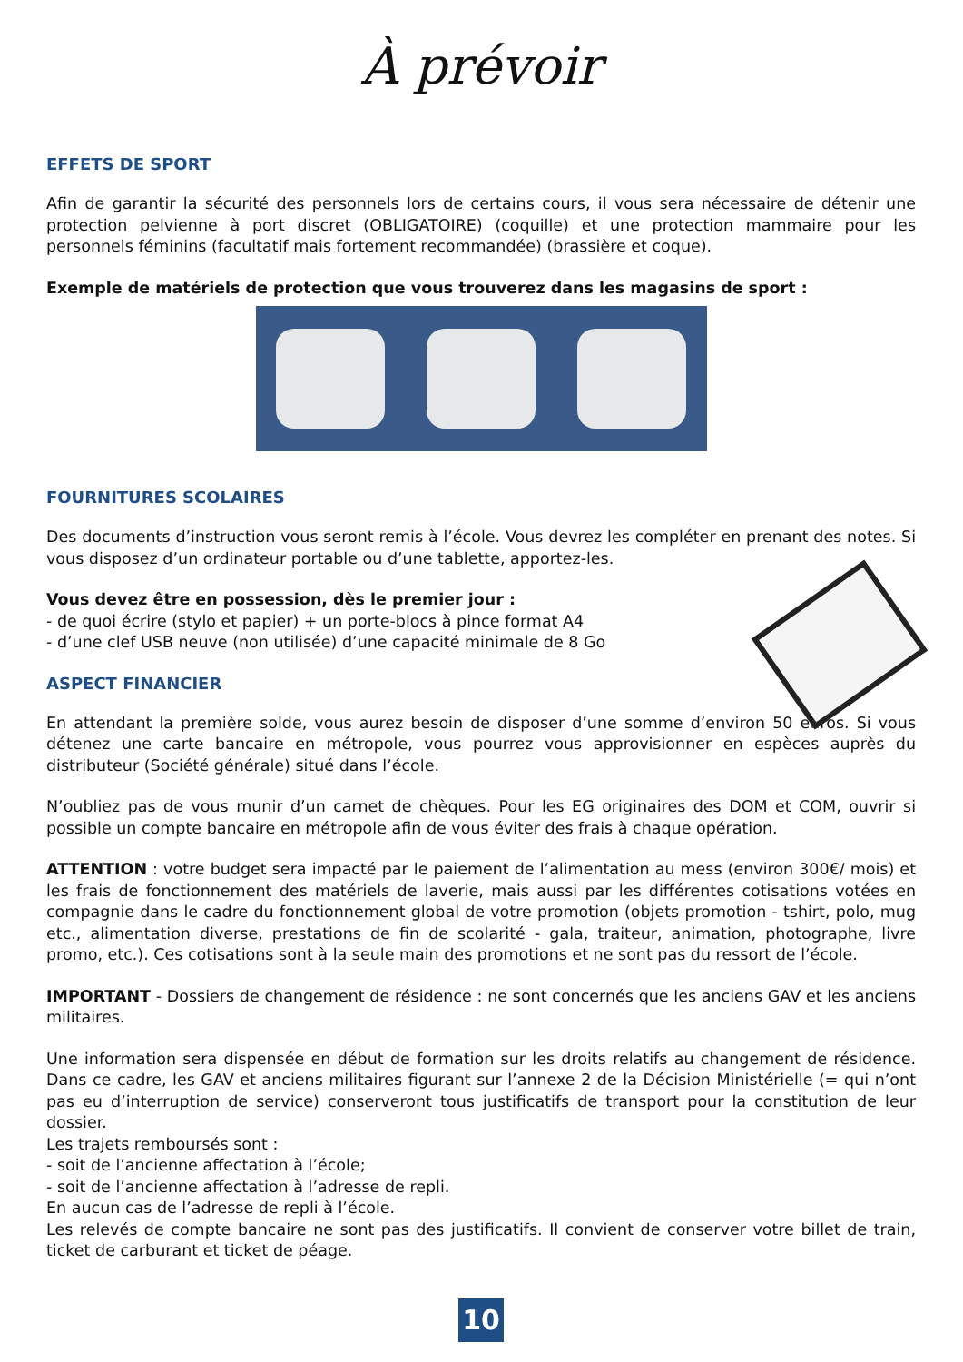À prévoir
EFFETS DE SPORT
Afin de garantir la sécurité des personnels lors de certains cours, il vous sera nécessaire de détenir une protection pelvienne à port discret (OBLIGATOIRE) (coquille) et une protection mammaire pour les personnels féminins (facultatif mais fortement recommandée) (brassière et coque).
Exemple de matériels de protection que vous trouverez dans les magasins de sport :
FOURNITURES SCOLAIRES
Des documents d’instruction vous seront remis à l’école. Vous devrez les compléter en prenant des notes. Si vous disposez d’un ordinateur portable ou d’une tablette, apportez-les.
Vous devez être en possession, dès le premier jour :
- de quoi écrire (stylo et papier) + un porte-blocs à pince format A4
- d’une clef USB neuve (non utilisée) d’une capacité minimale de 8 Go
ASPECT FINANCIER
En attendant la première solde, vous aurez besoin de disposer d’une somme d’environ 50 euros. Si vous détenez une carte bancaire en métropole, vous pourrez vous approvisionner en espèces auprès du distributeur (Société générale) situé dans l’école.
N’oubliez pas de vous munir d’un carnet de chèques. Pour les EG originaires des DOM et COM, ouvrir si possible un compte bancaire en métropole afin de vous éviter des frais à chaque opération.
ATTENTION : votre budget sera impacté par le paiement de l’alimentation au mess (environ 300€/ mois) et les frais de fonctionnement des matériels de laverie, mais aussi par les différentes cotisations votées en compagnie dans le cadre du fonctionnement global de votre promotion (objets promotion - tshirt, polo, mug etc., alimentation diverse, prestations de fin de scolarité - gala, traiteur, animation, photographe, livre promo, etc.). Ces cotisations sont à la seule main des promotions et ne sont pas du ressort de l’école.
IMPORTANT - Dossiers de changement de résidence : ne sont concernés que les anciens GAV et les anciens militaires.
Une information sera dispensée en début de formation sur les droits relatifs au changement de résidence. Dans ce cadre, les GAV et anciens militaires figurant sur l’annexe 2 de la Décision Ministérielle (= qui n’ont pas eu d’interruption de service) conserveront tous justificatifs de transport pour la constitution de leur dossier.
Les trajets remboursés sont :
- soit de l’ancienne affectation à l’école;
- soit de l’ancienne affectation à l’adresse de repli.
En aucun cas de l’adresse de repli à l’école.
Les relevés de compte bancaire ne sont pas des justificatifs. Il convient de conserver votre billet de train, ticket de carburant et ticket de péage.
10